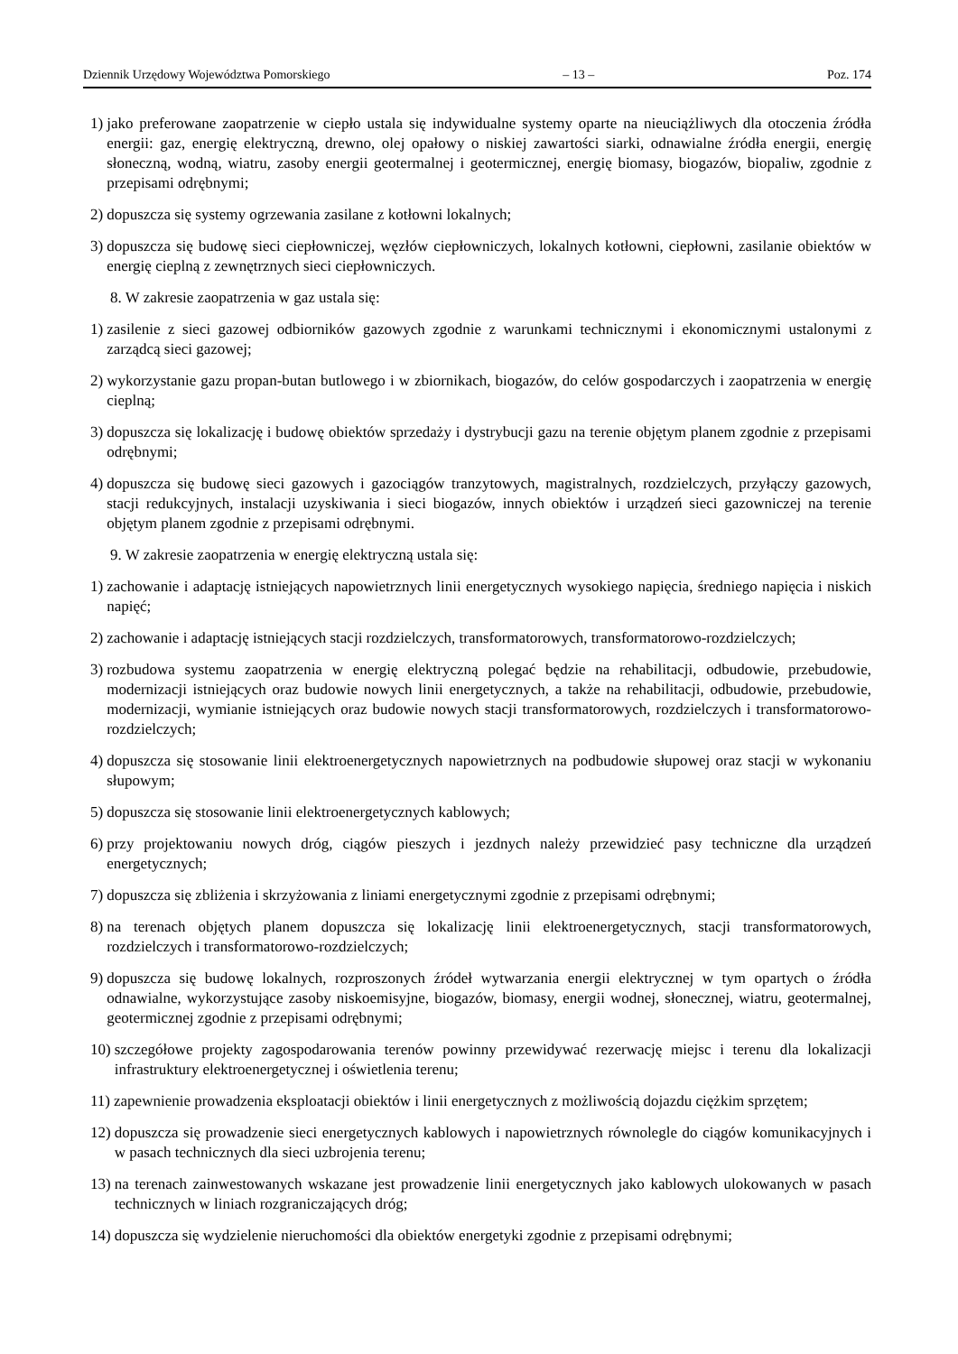Dziennik Urzędowy Województwa Pomorskiego – 13 – Poz. 174
1) jako preferowane zaopatrzenie w ciepło ustala się indywidualne systemy oparte na nieuciążliwych dla otoczenia źródła energii: gaz, energię elektryczną, drewno, olej opałowy o niskiej zawartości siarki, odnawialne źródła energii, energię słoneczną, wodną, wiatru, zasoby energii geotermalnej i geotermicznej, energię biomasy, biogazów, biopaliw, zgodnie z przepisami odrębnymi;
2) dopuszcza się systemy ogrzewania zasilane z kotłowni lokalnych;
3) dopuszcza się budowę sieci ciepłowniczej, węzłów ciepłowniczych, lokalnych kotłowni, ciepłowni, zasilanie obiektów w energię cieplną z zewnętrznych sieci ciepłowniczych.
8. W zakresie zaopatrzenia w gaz ustala się:
1) zasilenie z sieci gazowej odbiorników gazowych zgodnie z warunkami technicznymi i ekonomicznymi ustalonymi z zarządcą sieci gazowej;
2) wykorzystanie gazu propan-butan butlowego i w zbiornikach, biogazów, do celów gospodarczych i zaopatrzenia w energię cieplną;
3) dopuszcza się lokalizację i budowę obiektów sprzedaży i dystrybucji gazu na terenie objętym planem zgodnie z przepisami odrębnymi;
4) dopuszcza się budowę sieci gazowych i gazociągów tranzytowych, magistralnych, rozdzielczych, przyłączy gazowych, stacji redukcyjnych, instalacji uzyskiwania i sieci biogazów, innych obiektów i urządzeń sieci gazowniczej na terenie objętym planem zgodnie z przepisami odrębnymi.
9. W zakresie zaopatrzenia w energię elektryczną ustala się:
1) zachowanie i adaptację istniejących napowietrznych linii energetycznych wysokiego napięcia, średniego napięcia i niskich napięć;
2) zachowanie i adaptację istniejących stacji rozdzielczych, transformatorowych, transformatorowo-rozdzielczych;
3) rozbudowa systemu zaopatrzenia w energię elektryczną polegać będzie na rehabilitacji, odbudowie, przebudowie, modernizacji istniejących oraz budowie nowych linii energetycznych, a także na rehabilitacji, odbudowie, przebudowie, modernizacji, wymianie istniejących oraz budowie nowych stacji transformatorowych, rozdzielczych i transformatorowo-rozdzielczych;
4) dopuszcza się stosowanie linii elektroenergetycznych napowietrznych na podbudowie słupowej oraz stacji w wykonaniu słupowym;
5) dopuszcza się stosowanie linii elektroenergetycznych kablowych;
6) przy projektowaniu nowych dróg, ciągów pieszych i jezdnych należy przewidzieć pasy techniczne dla urządzeń energetycznych;
7) dopuszcza się zbliżenia i skrzyżowania z liniami energetycznymi zgodnie z przepisami odrębnymi;
8) na terenach objętych planem dopuszcza się lokalizację linii elektroenergetycznych, stacji transformatorowych, rozdzielczych i transformatorowo-rozdzielczych;
9) dopuszcza się budowę lokalnych, rozproszonych źródeł wytwarzania energii elektrycznej w tym opartych o źródła odnawialne, wykorzystujące zasoby niskoemisyjne, biogazów, biomasy, energii wodnej, słonecznej, wiatru, geotermalnej, geotermicznej zgodnie z przepisami odrębnymi;
10) szczegółowe projekty zagospodarowania terenów powinny przewidywać rezerwację miejsc i terenu dla lokalizacji infrastruktury elektroenergetycznej i oświetlenia terenu;
11) zapewnienie prowadzenia eksploatacji obiektów i linii energetycznych z możliwością dojazdu ciężkim sprzętem;
12) dopuszcza się prowadzenie sieci energetycznych kablowych i napowietrznych równolegle do ciągów komunikacyjnych i w pasach technicznych dla sieci uzbrojenia terenu;
13) na terenach zainwestowanych wskazane jest prowadzenie linii energetycznych jako kablowych ulokowanych w pasach technicznych w liniach rozgraniczających dróg;
14) dopuszcza się wydzielenie nieruchomości dla obiektów energetyki zgodnie z przepisami odrębnymi;